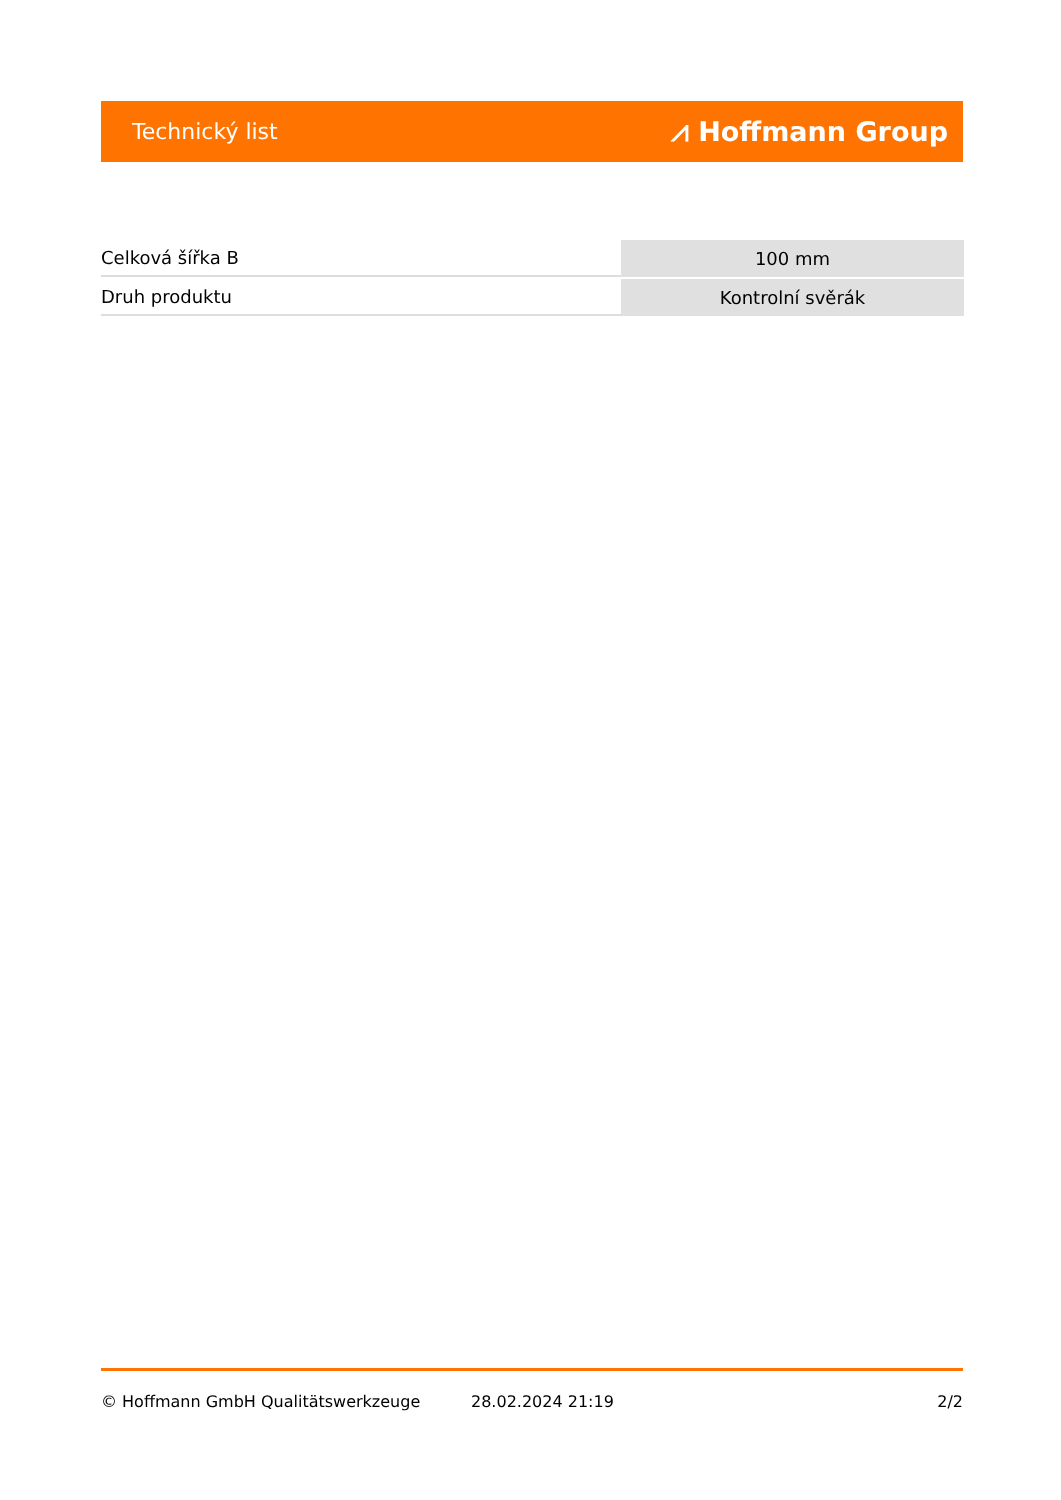Technický list ⩘ Hoffmann Group
| Celková šířka B | 100 mm |
| Druh produktu | Kontrolní svěrák |
© Hoffmann GmbH Qualitätswerkzeuge 28.02.2024 21:19 2/2